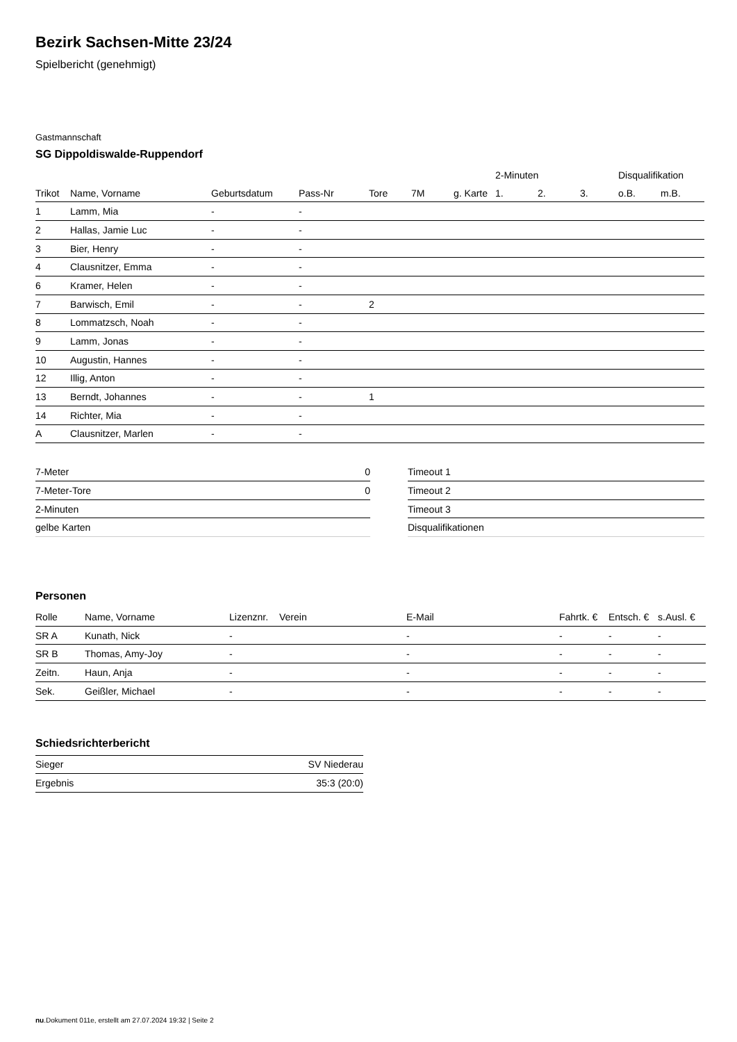Bezirk Sachsen-Mitte 23/24
Spielbericht (genehmigt)
Gastmannschaft
SG Dippoldiswalde-Ruppendorf
| | | | | | | | 2-Minuten | | | Disqualifikation | |
| --- | --- | --- | --- | --- | --- | --- | --- | --- | --- | --- | --- |
| Trikot | Name, Vorname | Geburtsdatum | Pass-Nr | Tore | 7M | g. Karte | 1. | 2. | 3. | o.B. | m.B. |
| 1 | Lamm, Mia | - | - | | | | | | | | |
| 2 | Hallas, Jamie Luc | - | - | | | | | | | | |
| 3 | Bier, Henry | - | - | | | | | | | | |
| 4 | Clausnitzer, Emma | - | - | | | | | | | | |
| 6 | Kramer, Helen | - | - | | | | | | | | |
| 7 | Barwisch, Emil | - | - | 2 | | | | | | | |
| 8 | Lommatzsch, Noah | - | - | | | | | | | | |
| 9 | Lamm, Jonas | - | - | | | | | | | | |
| 10 | Augustin, Hannes | - | - | | | | | | | | |
| 12 | Illig, Anton | - | - | | | | | | | | |
| 13 | Berndt, Johannes | - | - | 1 | | | | | | | |
| 14 | Richter, Mia | - | - | | | | | | | | |
| A | Clausnitzer, Marlen | - | - | | | | | | | | |
| 7-Meter | 0 |
| 7-Meter-Tore | 0 |
| 2-Minuten | |
| gelbe Karten | |
| Timeout 1 |
| Timeout 2 |
| Timeout 3 |
| Disqualifikationen |
Personen
| Rolle | Name, Vorname | Lizenznr. | Verein | E-Mail | Fahrtk. € | Entsch. € | s.Ausl. € |
| --- | --- | --- | --- | --- | --- | --- | --- |
| SR A | Kunath, Nick | - | | - | - | - | - |
| SR B | Thomas, Amy-Joy | - | | - | - | - | - |
| Zeitn. | Haun, Anja | - | | - | - | - | - |
| Sek. | Geißler, Michael | - | | - | - | - | - |
Schiedsrichterbericht
| Sieger | SV Niederau |
| Ergebnis | 35:3 (20:0) |
nu.Dokument 011e, erstellt am 27.07.2024 19:32 | Seite 2